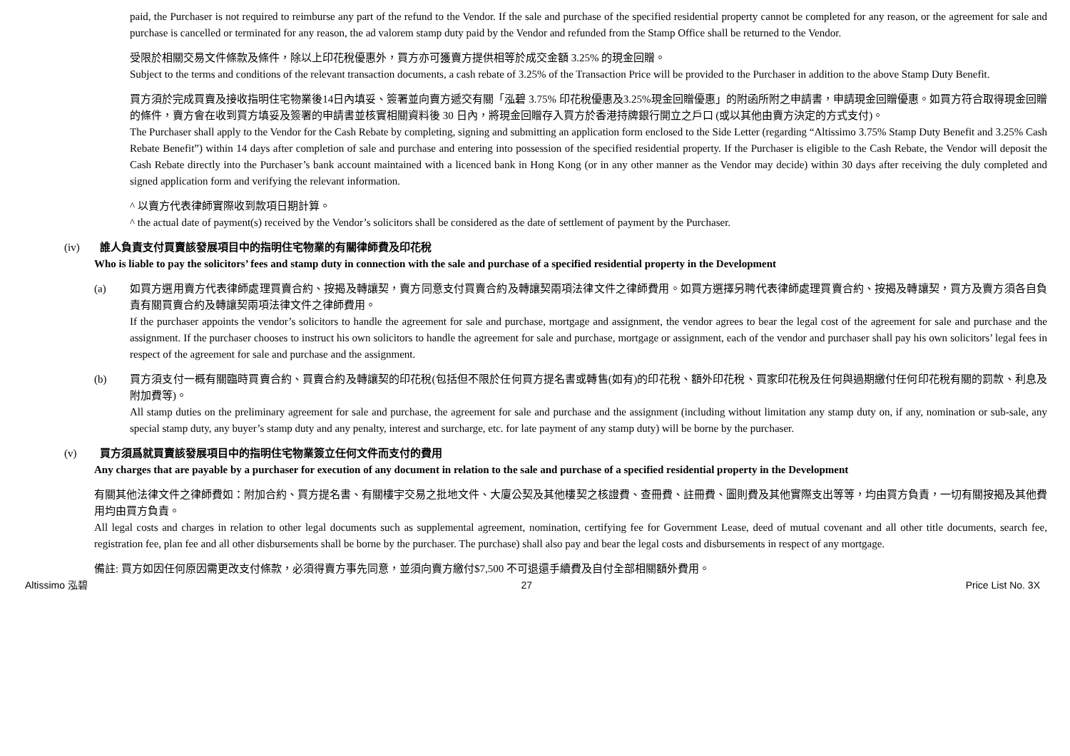paid, the Purchaser is not required to reimburse any part of the refund to the Vendor. If the sale and purchase of the specified residential property cannot be completed for any reason, or the agreement for sale and purchase is cancelled or terminated for any reason, the ad valorem stamp duty paid by the Vendor and refunded from the Stamp Office shall be returned to the Vendor.
受限於相關交易文件條款及條件，除以上印花稅優惠外，買方亦可獲賣方提供相等於成交金額 3.25% 的現金回贈。
Subject to the terms and conditions of the relevant transaction documents, a cash rebate of 3.25% of the Transaction Price will be provided to the Purchaser in addition to the above Stamp Duty Benefit.
買方須於完成買賣及接收指明住宅物業後14日內填妥、簽署並向賣方遞交有關「泓碧 3.75% 印花稅優惠及3.25%現金回贈優惠」的附函所附之申請書，申請現金回贈優惠。如買方符合取得現金回贈的條件，賣方會在收到買方填妥及簽署的申請書並核實相關資料後 30 日內，將現金回贈存入買方於香港持牌銀行開立之戶口 (或以其他由賣方決定的方式支付)。
The Purchaser shall apply to the Vendor for the Cash Rebate by completing, signing and submitting an application form enclosed to the Side Letter (regarding “Altissimo 3.75% Stamp Duty Benefit and 3.25% Cash Rebate Benefit”) within 14 days after completion of sale and purchase and entering into possession of the specified residential property. If the Purchaser is eligible to the Cash Rebate, the Vendor will deposit the Cash Rebate directly into the Purchaser’s bank account maintained with a licenced bank in Hong Kong (or in any other manner as the Vendor may decide) within 30 days after receiving the duly completed and signed application form and verifying the relevant information.
^ 以賣方代表律師實際收到款項日期計算。
^ the actual date of payment(s) received by the Vendor’s solicitors shall be considered as the date of settlement of payment by the Purchaser.
(iv) 誰人負責支付買賣該發展項目中的指明住宅物業的有關律師費及印花稅
Who is liable to pay the solicitors’ fees and stamp duty in connection with the sale and purchase of a specified residential property in the Development
(a) 如買方選用賣方代表律師處理買賣合約、按揭及轉讓契，賣方同意支付買賣合約及轉讓契兩項法律文件之律師費用。如買方選擇另聘代表律師處理買賣合約、按揭及轉讓契，買方及賣方須各自負責有關買賣合約及轉讓契兩項法律文件之律師費用。
If the purchaser appoints the vendor’s solicitors to handle the agreement for sale and purchase, mortgage and assignment, the vendor agrees to bear the legal cost of the agreement for sale and purchase and the assignment. If the purchaser chooses to instruct his own solicitors to handle the agreement for sale and purchase, mortgage or assignment, each of the vendor and purchaser shall pay his own solicitors’ legal fees in respect of the agreement for sale and purchase and the assignment.
(b) 買方須支付一概有關臨時買賣合約、買賣合約及轉讓契的印花稅(包括但不限於任何買方提名書或轉售(如有)的印花稅、額外印花稅、買家印花稅及任何與過期繳付任何印花稅有關的罰款、利息及附加費等)。
All stamp duties on the preliminary agreement for sale and purchase, the agreement for sale and purchase and the assignment (including without limitation any stamp duty on, if any, nomination or sub-sale, any special stamp duty, any buyer’s stamp duty and any penalty, interest and surcharge, etc. for late payment of any stamp duty) will be borne by the purchaser.
(v) 買方須爲就買賣該發展項目中的指明住宅物業簽立任何文件而支付的費用
Any charges that are payable by a purchaser for execution of any document in relation to the sale and purchase of a specified residential property in the Development
有關其他法律文件之律師費如：附加合約、買方提名書、有關樓宇交易之批地文件、大廈公契及其他樓契之核證費、查冊費、註冊費、圖則費及其他實際支出等等，均由買方負責，一切有關按揭及其他費用均由買方負責。
All legal costs and charges in relation to other legal documents such as supplemental agreement, nomination, certifying fee for Government Lease, deed of mutual covenant and all other title documents, search fee, registration fee, plan fee and all other disbursements shall be borne by the purchaser. The purchase) shall also pay and bear the legal costs and disbursements in respect of any mortgage.
備註: 買方如因任何原因需更改支付條款，必須得賣方事先同意，並須向賣方繳付$7,500 不可退還手續費及自付全部相關額外費用。
Altissimo 泓碧 27 Price List No. 3X